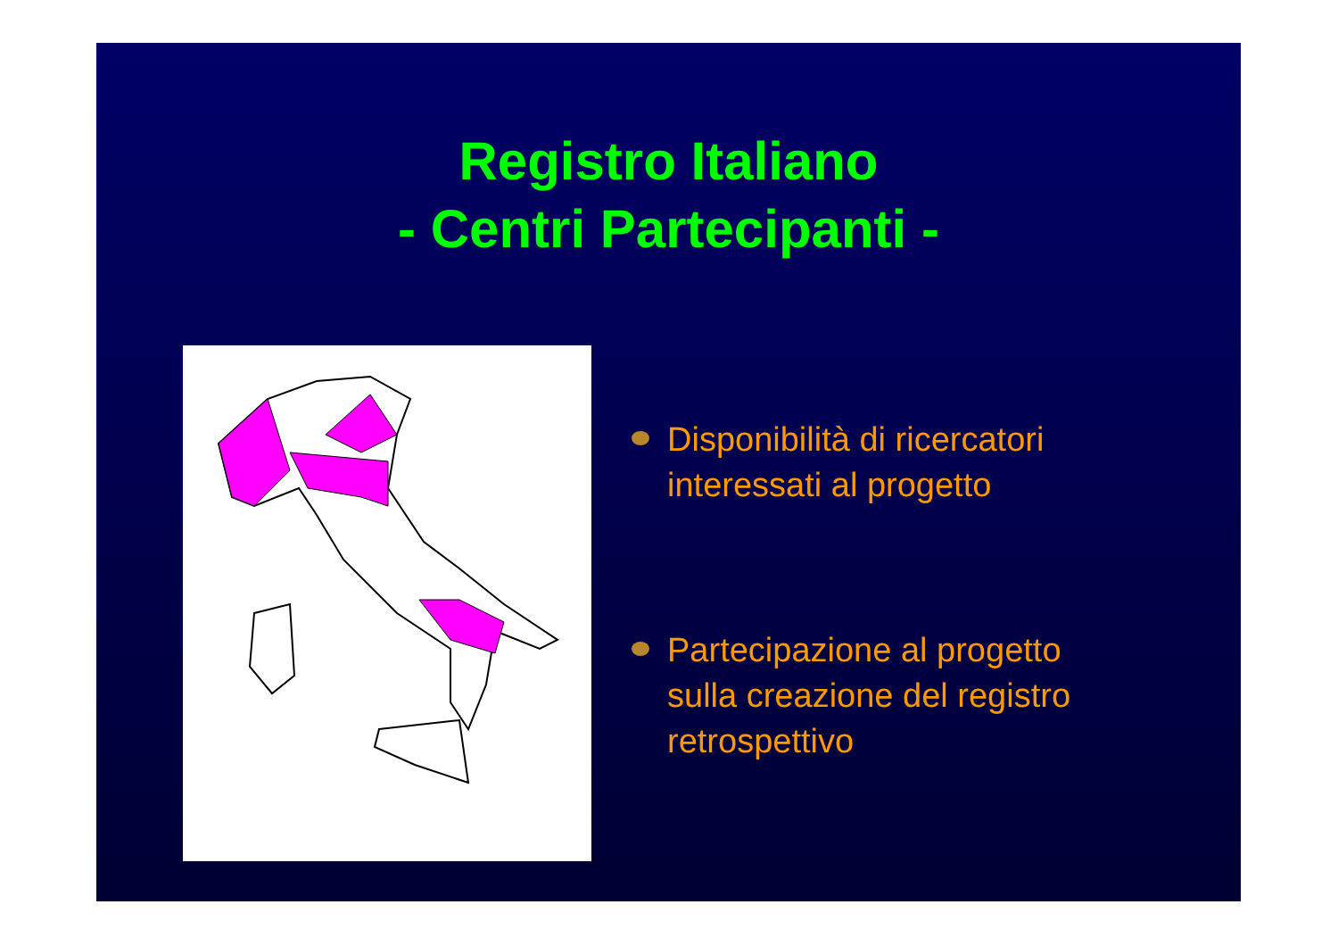Registro Italiano
- Centri Partecipanti -
Disponibilità di ricercatori
interessati al progetto
Partecipazione al progetto
sulla creazione del registro
retrospettivo